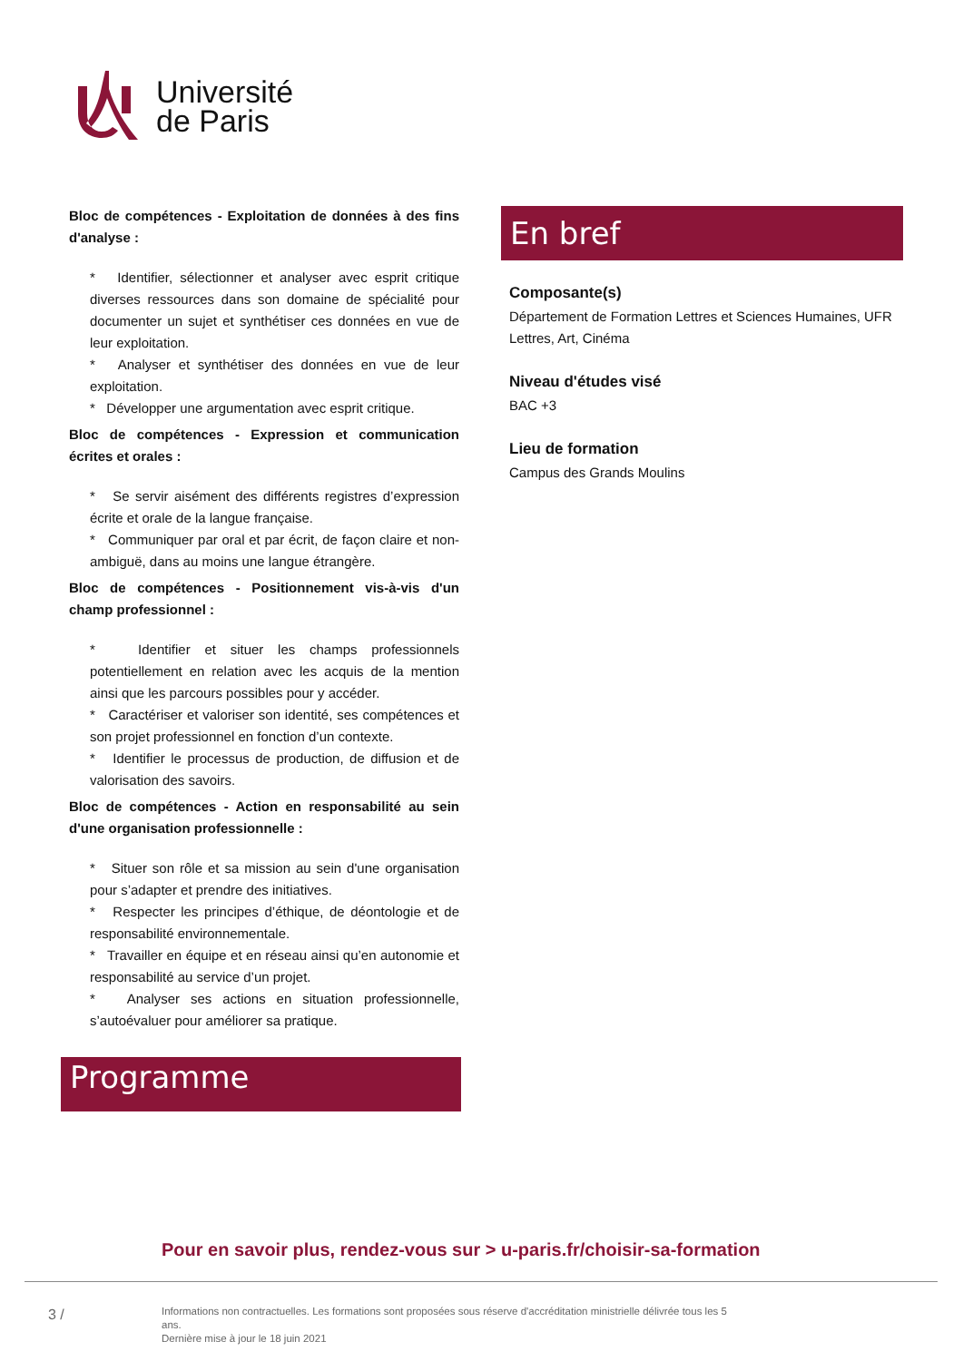Université
de Paris
Bloc de compétences - Exploitation de données à des fins d'analyse :
* Identifier, sélectionner et analyser avec esprit critique diverses ressources dans son domaine de spécialité pour documenter un sujet et synthétiser ces données en vue de leur exploitation.
* Analyser et synthétiser des données en vue de leur exploitation.
* Développer une argumentation avec esprit critique.
Bloc de compétences - Expression et communication écrites et orales :
* Se servir aisément des différents registres d’expression écrite et orale de la langue française.
* Communiquer par oral et par écrit, de façon claire et non-ambiguë, dans au moins une langue étrangère.
Bloc de compétences - Positionnement vis-à-vis d'un champ professionnel :
* Identifier et situer les champs professionnels potentiellement en relation avec les acquis de la mention ainsi que les parcours possibles pour y accéder.
* Caractériser et valoriser son identité, ses compétences et son projet professionnel en fonction d’un contexte.
* Identifier le processus de production, de diffusion et de valorisation des savoirs.
Bloc de compétences - Action en responsabilité au sein d'une organisation professionnelle :
* Situer son rôle et sa mission au sein d'une organisation pour s’adapter et prendre des initiatives.
* Respecter les principes d’éthique, de déontologie et de responsabilité environnementale.
* Travailler en équipe et en réseau ainsi qu’en autonomie et responsabilité au service d’un projet.
* Analyser ses actions en situation professionnelle, s’autoévaluer pour améliorer sa pratique.
Programme
En bref
Composante(s)
Département de Formation Lettres et Sciences Humaines, UFR Lettres, Art, Cinéma
Niveau d'études visé
BAC +3
Lieu de formation
Campus des Grands Moulins
Pour en savoir plus, rendez-vous sur > u-paris.fr/choisir-sa-formation
3 /
Informations non contractuelles. Les formations sont proposées sous réserve d'accréditation ministrielle délivrée tous les 5 ans.
Dernière mise à jour le 18 juin 2021